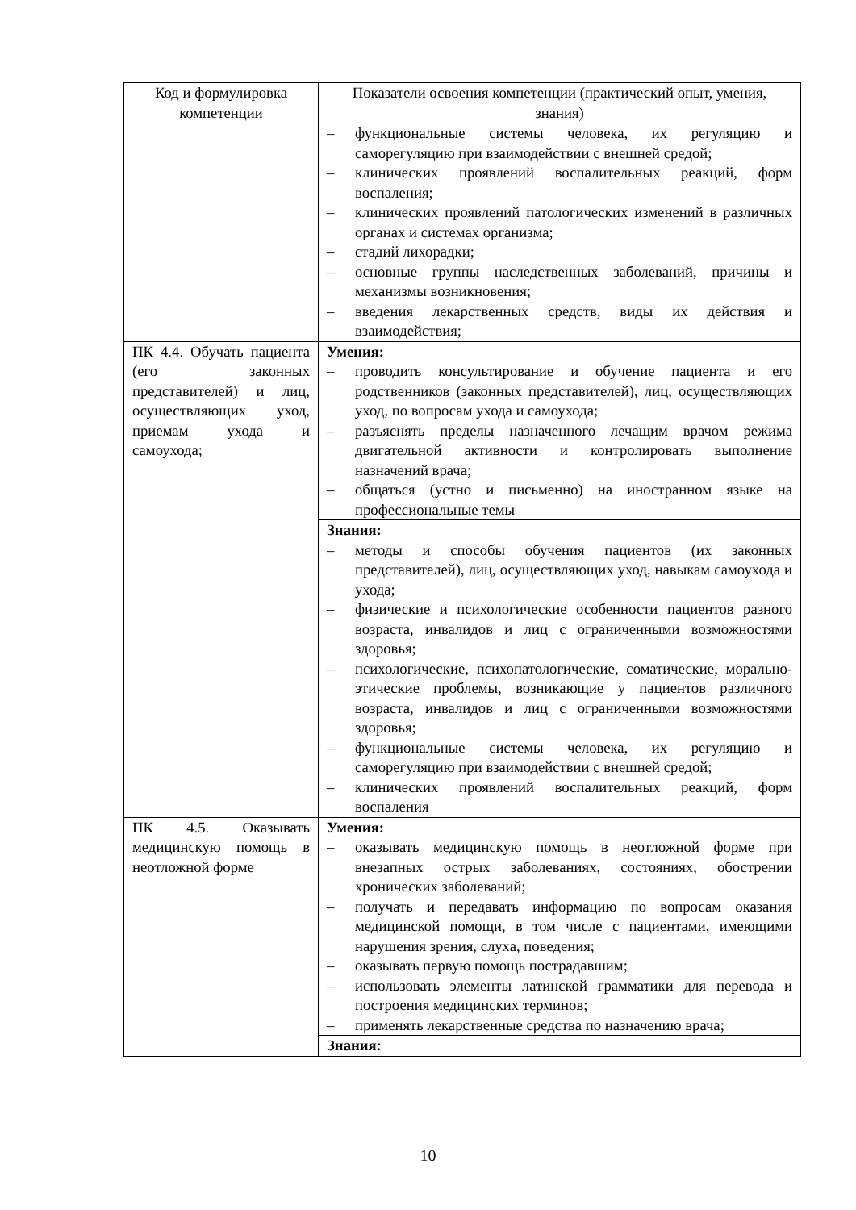| Код и формулировка компетенции | Показатели освоения компетенции (практический опыт, умения, знания) |
| --- | --- |
| | – функциональные системы человека, их регуляцию и саморегуляцию при взаимодействии с внешней средой; – клинических проявлений воспалительных реакций, форм воспаления; – клинических проявлений патологических изменений в различных органах и системах организма; – стадий лихорадки; – основные группы наследственных заболеваний, причины и механизмы возникновения; – введения лекарственных средств, виды их действия и взаимодействия; |
| ПК 4.4. Обучать пациента (его законных представителей) и лиц, осуществляющих уход, приемам ухода и самоухода; | Умения: – проводить консультирование и обучение пациента и его родственников (законных представителей), лиц, осуществляющих уход, по вопросам ухода и самоухода; – разъяснять пределы назначенного лечащим врачом режима двигательной активности и контролировать выполнение назначений врача; – общаться (устно и письменно) на иностранном языке на профессиональные темы |
| | Знания: – методы и способы обучения пациентов (их законных представителей), лиц, осуществляющих уход, навыкам самоухода и ухода; – физические и психологические особенности пациентов разного возраста, инвалидов и лиц с ограниченными возможностями здоровья; – психологические, психопатологические, соматические, морально-этические проблемы, возникающие у пациентов различного возраста, инвалидов и лиц с ограниченными возможностями здоровья; – функциональные системы человека, их регуляцию и саморегуляцию при взаимодействии с внешней средой; – клинических проявлений воспалительных реакций, форм воспаления |
| ПК 4.5. Оказывать медицинскую помощь в неотложной форме | Умения: – оказывать медицинскую помощь в неотложной форме при внезапных острых заболеваниях, состояниях, обострении хронических заболеваний; – получать и передавать информацию по вопросам оказания медицинской помощи, в том числе с пациентами, имеющими нарушения зрения, слуха, поведения; – оказывать первую помощь пострадавшим; – использовать элементы латинской грамматики для перевода и построения медицинских терминов; – применять лекарственные средства по назначению врача; |
| | Знания: |
10